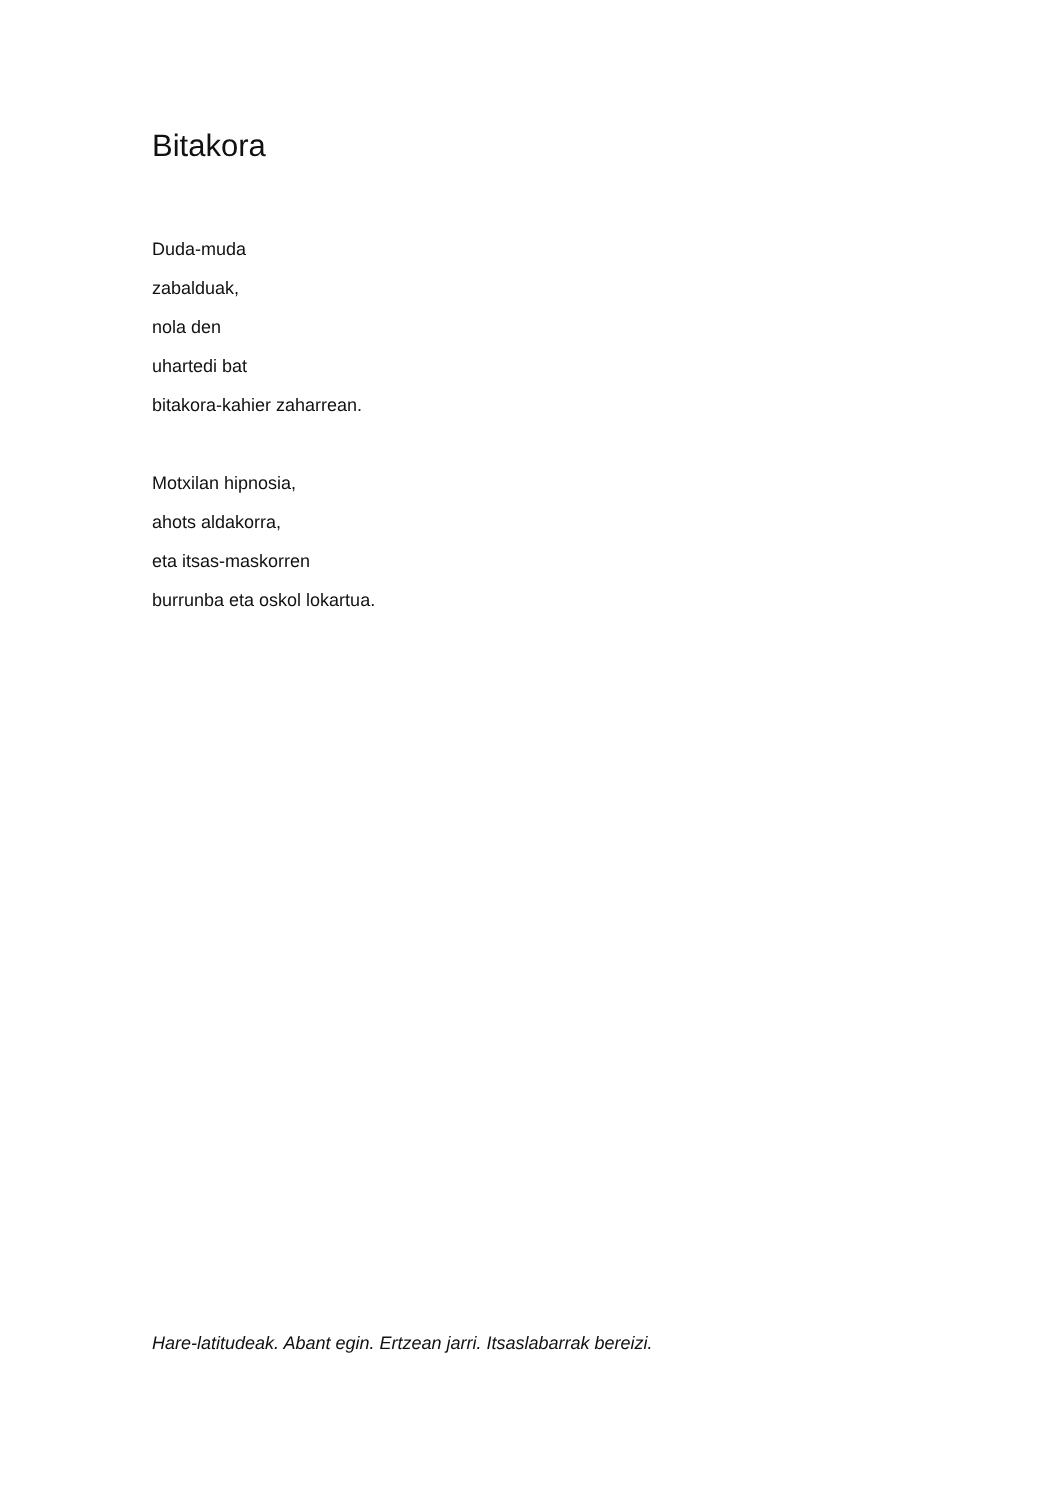Bitakora
Duda-muda
zabalduak,
nola den
uhartedi bat
bitakora-kahier zaharrean.
Motxilan hipnosia,
ahots aldakorra,
eta itsas-maskorren
burrunba eta oskol lokartua.
Hare-latitudeak. Abant egin. Ertzean jarri. Itsaslabarrak bereizi.